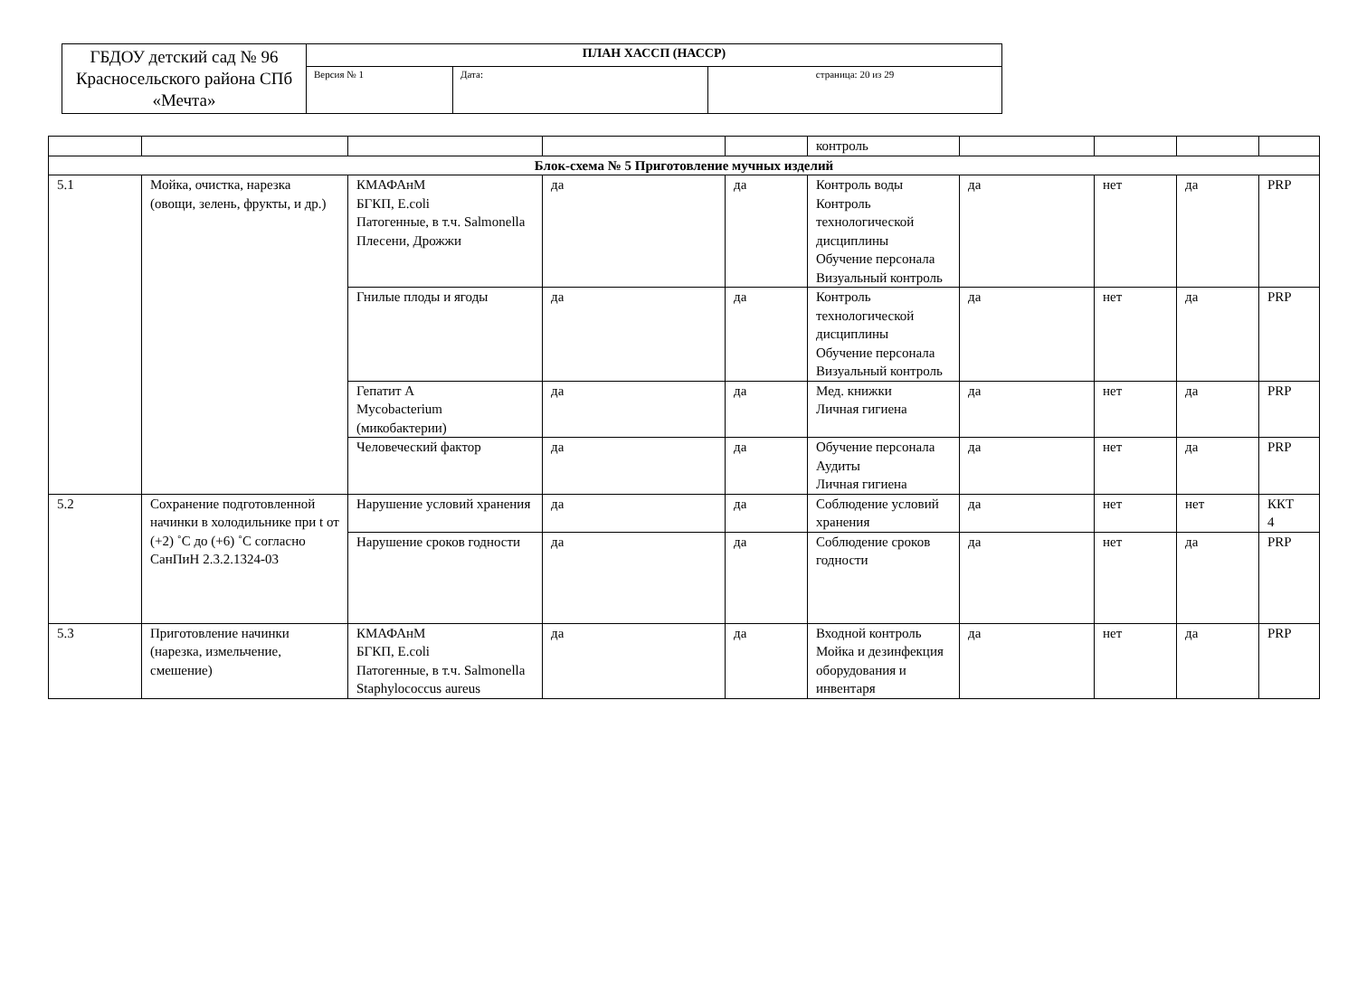| ГБДОУ детский сад № 96 Красносельского района СПб «Мечта» | ПЛАН ХАССП (НАССР) | | |
| | Версия № 1 | Дата: | страница: 20 из 29 |
| | | | | | контроль | | | | |
| Блок-схема № 5 Приготовление мучных изделий | | | | | | | | | |
| 5.1 | Мойка, очистка, нарезка (овощи, зелень, фрукты, и др.) | КМАФАнМ БГКП, E.coli Патогенные, в т.ч. Salmonella Плесени, Дрожжи | да | да | Контроль воды Контроль технологической дисциплины Обучение персонала Визуальный контроль | да | нет | да | PRP |
| | | Гнилые плоды и ягоды | да | да | Контроль технологической дисциплины Обучение персонала Визуальный контроль | да | нет | да | PRP |
| | | Гепатит А Mycobacterium (микобактерии) | да | да | Мед. книжки Личная гигиена | да | нет | да | PRP |
| | | Человеческий фактор | да | да | Обучение персонала Аудиты Личная гигиена | да | нет | да | PRP |
| 5.2 | Сохранение подготовленной начинки в холодильнике при t от (+2) ˚С до (+6) ˚С согласно СанПиН 2.3.2.1324-03 | Нарушение условий хранения | да | да | Соблюдение условий хранения | да | нет | нет | ККТ 4 |
| | | Нарушение сроков годности | да | да | Соблюдение сроков годности | да | нет | да | PRP |
| 5.3 | Приготовление начинки (нарезка, измельчение, смешение) | КМАФАнМ БГКП, E.coli Патогенные, в т.ч. Salmonella Staphylococcus aureus | да | да | Входной контроль Мойка и дезинфекция оборудования и инвентаря | да | нет | да | PRP |